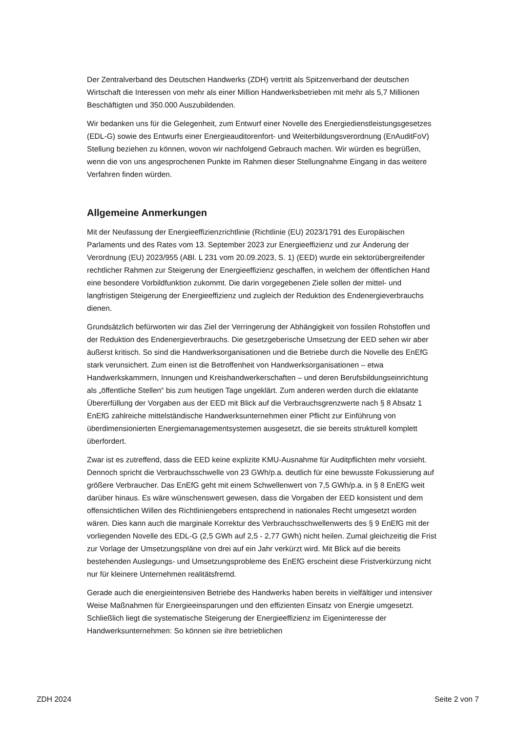Der Zentralverband des Deutschen Handwerks (ZDH) vertritt als Spitzenverband der deutschen Wirtschaft die Interessen von mehr als einer Million Handwerksbetrieben mit mehr als 5,7 Millionen Beschäftigten und 350.000 Auszubildenden.
Wir bedanken uns für die Gelegenheit, zum Entwurf einer Novelle des Energiedienstleistungsgesetzes (EDL-G) sowie des Entwurfs einer Energieauditorenfort- und Weiterbildungsverordnung (EnAuditFoV) Stellung beziehen zu können, wovon wir nachfolgend Gebrauch machen. Wir würden es begrüßen, wenn die von uns angesprochenen Punkte im Rahmen dieser Stellungnahme Eingang in das weitere Verfahren finden würden.
Allgemeine Anmerkungen
Mit der Neufassung der Energieeffizienzrichtlinie (Richtlinie (EU) 2023/1791 des Europäischen Parlaments und des Rates vom 13. September 2023 zur Energieeffizienz und zur Änderung der Verordnung (EU) 2023/955 (ABl. L 231 vom 20.09.2023, S. 1) (EED) wurde ein sektorübergreifender rechtlicher Rahmen zur Steigerung der Energieeffizienz geschaffen, in welchem der öffentlichen Hand eine besondere Vorbildfunktion zukommt. Die darin vorgegebenen Ziele sollen der mittel- und langfristigen Steigerung der Energieeffizienz und zugleich der Reduktion des Endenergieverbrauchs dienen.
Grundsätzlich befürworten wir das Ziel der Verringerung der Abhängigkeit von fossilen Rohstoffen und der Reduktion des Endenergieverbrauchs. Die gesetzgeberische Umsetzung der EED sehen wir aber äußerst kritisch. So sind die Handwerksorganisationen und die Betriebe durch die Novelle des EnEfG stark verunsichert. Zum einen ist die Betroffenheit von Handwerksorganisationen – etwa Handwerkskammern, Innungen und Kreishandwerkerschaften – und deren Berufsbildungseinrichtung als „öffentliche Stellen“ bis zum heutigen Tage ungeklärt. Zum anderen werden durch die eklatante Übererfüllung der Vorgaben aus der EED mit Blick auf die Verbrauchsgrenzwerte nach § 8 Absatz 1 EnEfG zahlreiche mittelständische Handwerksunternehmen einer Pflicht zur Einführung von überdimensionierten Energiemanagementsystemen ausgesetzt, die sie bereits strukturell komplett überfordert.
Zwar ist es zutreffend, dass die EED keine explizite KMU-Ausnahme für Auditpflichten mehr vorsieht. Dennoch spricht die Verbrauchsschwelle von 23 GWh/p.a. deutlich für eine bewusste Fokussierung auf größere Verbraucher. Das EnEfG geht mit einem Schwellenwert von 7,5 GWh/p.a. in § 8 EnEfG weit darüber hinaus. Es wäre wünschenswert gewesen, dass die Vorgaben der EED konsistent und dem offensichtlichen Willen des Richtliniengebers entsprechend in nationales Recht umgesetzt worden wären. Dies kann auch die marginale Korrektur des Verbrauchsschwellenwerts des § 9 EnEfG mit der vorliegenden Novelle des EDL-G (2,5 GWh auf 2,5 - 2,77 GWh) nicht heilen. Zumal gleichzeitig die Frist zur Vorlage der Umsetzungspläne von drei auf ein Jahr verkürzt wird. Mit Blick auf die bereits bestehenden Auslegungs- und Umsetzungsprobleme des EnEfG erscheint diese Fristverkürzung nicht nur für kleinere Unternehmen realitätsfremd.
Gerade auch die energieintensiven Betriebe des Handwerks haben bereits in vielfältiger und intensiver Weise Maßnahmen für Energieeinsparungen und den effizienten Einsatz von Energie umgesetzt. Schließlich liegt die systematische Steigerung der Energieeffizienz im Eigeninteresse der Handwerksunternehmen: So können sie ihre betrieblichen
ZDH 2024 Seite 2 von 7